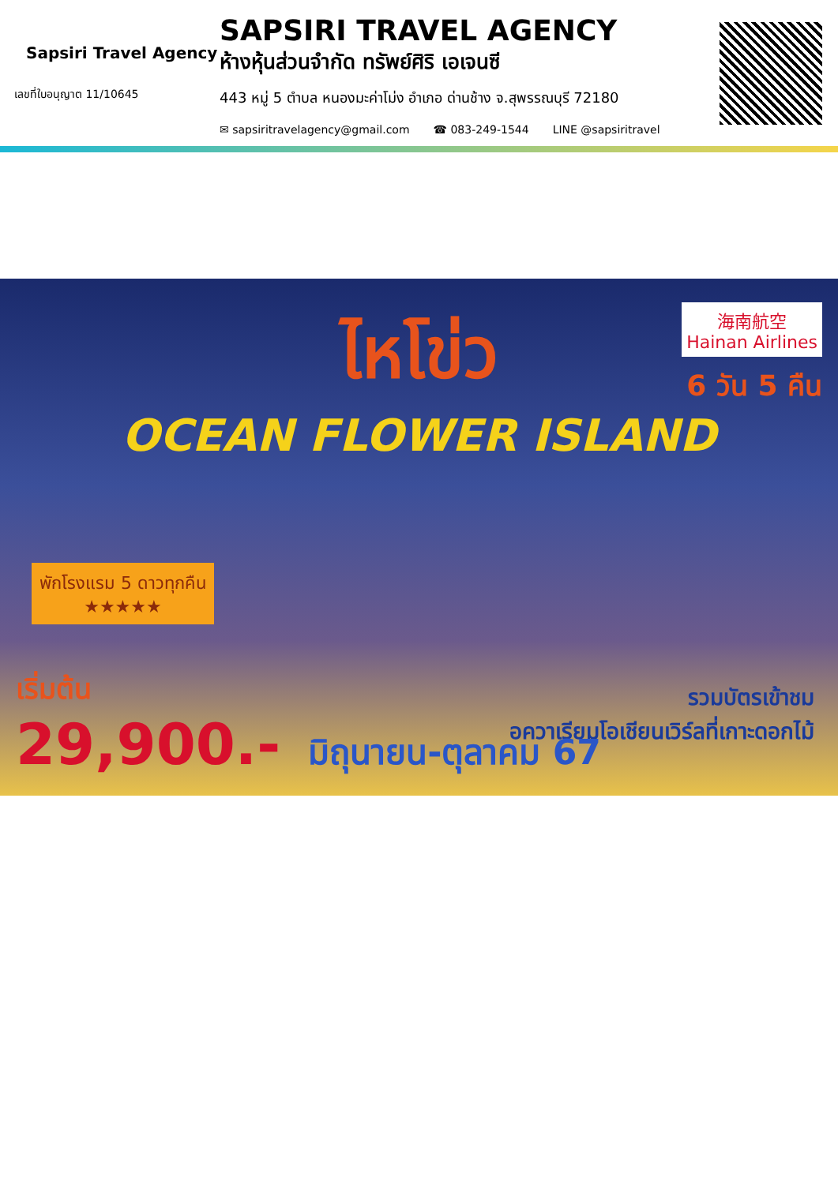Sapsiri Travel Agency
เลขที่ใบอนุญาต 11/10645
SAPSIRI TRAVEL AGENCY
ห้างหุ้นส่วนจำกัด ทรัพย์ศิริ เอเจนซี
443 หมู่ 5 ตำบล หนองมะค่าโม่ง อำเภอ ด่านช้าง จ.สุพรรณบุรี 72180
✉ sapsiritravelagency@gmail.com ☎ 083-249-1544 LINE @sapsiritravel
ไหโข่ว
OCEAN FLOWER ISLAND
海南航空
Hainan Airlines
6 วัน 5 คืน
พักโรงแรม 5 ดาวทุกคืน
★★★★★
รวมบัตรเข้าชม
อควาเรียมโอเชียนเวิร์ลที่เกาะดอกไม้
เริ่มต้น
29,900.- มิถุนายน-ตุลาคม 67